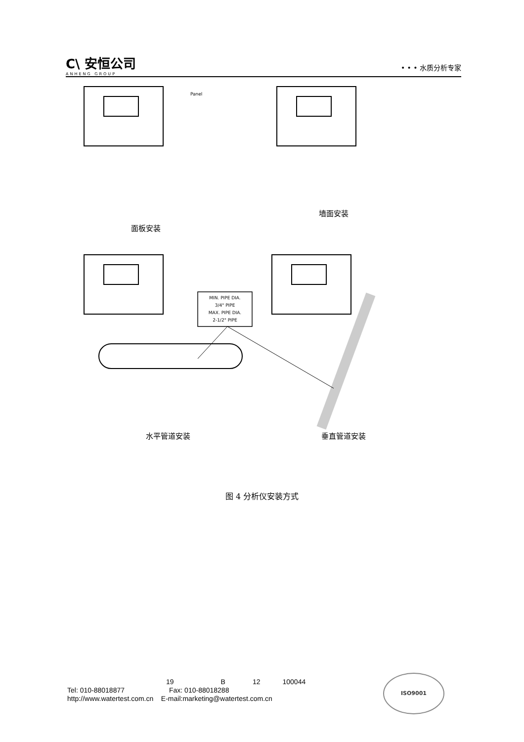C\ 安恒公司
ANHENG GROUP
• • • 水质分析专家
Panel
面板安装
墙面安装
MIN. PIPE DIA.
3/4" PIPE
MAX. PIPE DIA.
2-1/2" PIPE
水平管道安装 垂直管道安装
图 4 分析仪安装方式
19 B 12 100044
Tel: 010-88018877 Fax: 010-88018288
http://www.watertest.com.cn E-mail:marketing@watertest.com.cn
ISO9001